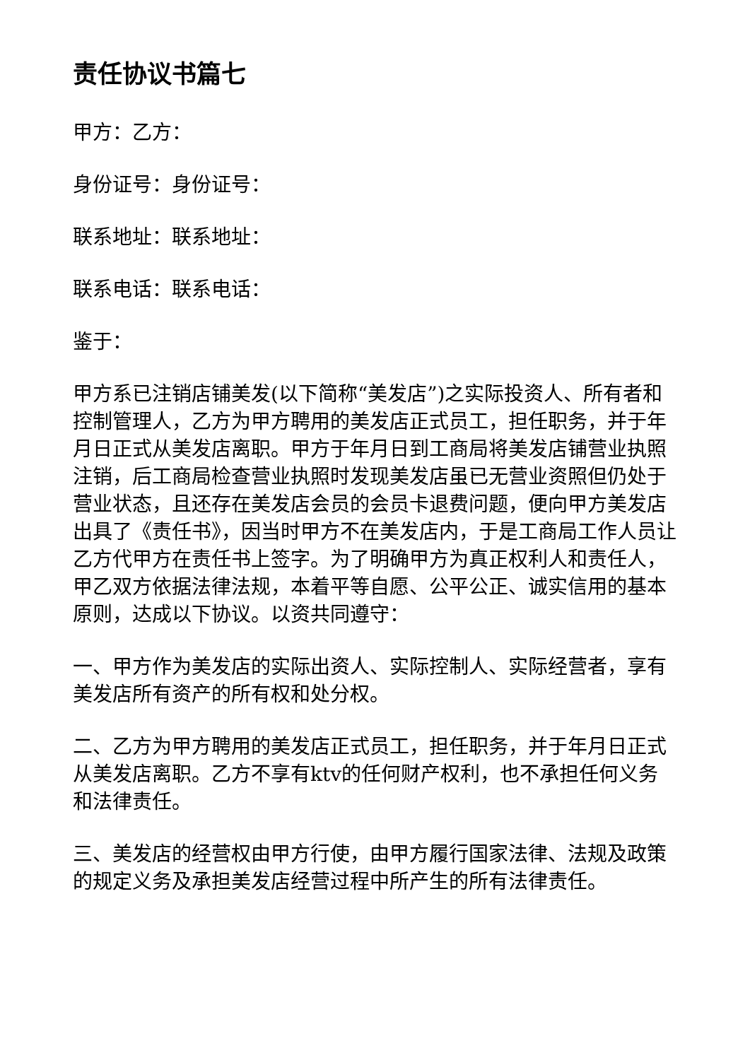责任协议书篇七
甲方：乙方：
身份证号：身份证号：
联系地址：联系地址：
联系电话：联系电话：
鉴于：
甲方系已注销店铺美发(以下简称“美发店”)之实际投资人、所有者和控制管理人，乙方为甲方聘用的美发店正式员工，担任职务，并于年月日正式从美发店离职。甲方于年月日到工商局将美发店铺营业执照注销，后工商局检查营业执照时发现美发店虽已无营业资照但仍处于营业状态，且还存在美发店会员的会员卡退费问题，便向甲方美发店出具了《责任书》，因当时甲方不在美发店内，于是工商局工作人员让乙方代甲方在责任书上签字。为了明确甲方为真正权利人和责任人，甲乙双方依据法律法规，本着平等自愿、公平公正、诚实信用的基本原则，达成以下协议。以资共同遵守：
一、甲方作为美发店的实际出资人、实际控制人、实际经营者，享有美发店所有资产的所有权和处分权。
二、乙方为甲方聘用的美发店正式员工，担任职务，并于年月日正式从美发店离职。乙方不享有ktv的任何财产权利，也不承担任何义务和法律责任。
三、美发店的经营权由甲方行使，由甲方履行国家法律、法规及政策的规定义务及承担美发店经营过程中所产生的所有法律责任。